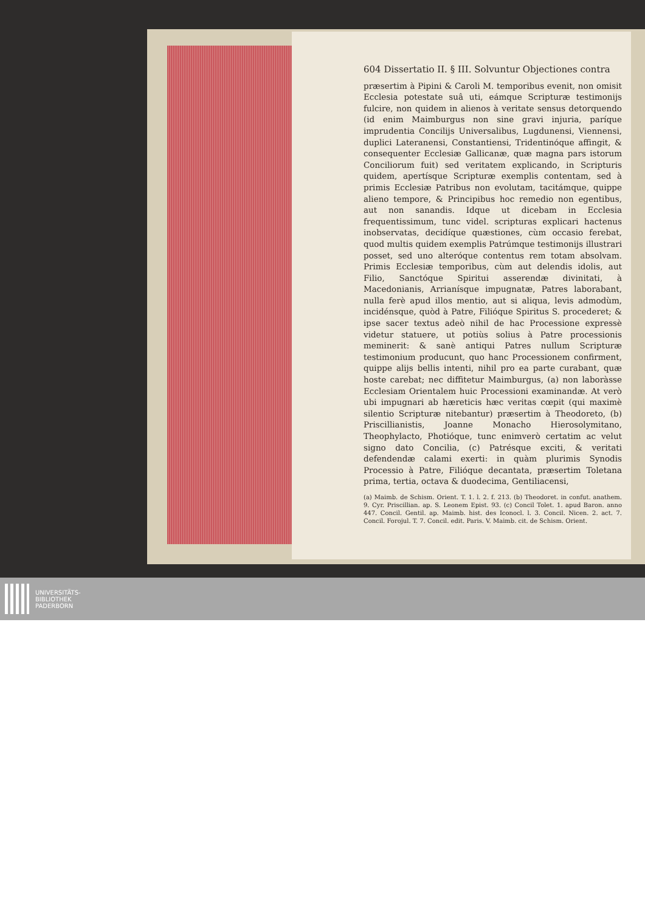604 Dissertatio II. § III. Solvuntur Objectiones contra
præsertim à Pipini & Caroli M. temporibus evenit, non omisit Ecclesia potestate suâ uti, eámque Scripturæ testimonijs fulcire, non quidem in alienos à veritate sensus detorquendo (id enim Maimburgus non sine gravi injuria, paríque imprudentia Concilijs Universalibus, Lugdunensi, Viennensi, duplici Lateranensi, Constantiensi, Tridentinóque affingit, & consequenter Ecclesiæ Gallicanæ, quæ magna pars istorum Conciliorum fuit) sed veritatem explicando, in Scripturis quidem, apertísque Scripturæ exemplis contentam, sed à primis Ecclesiæ Patribus non evolutam, tacitámque, quippe alieno tempore, & Principibus hoc remedio non egentibus, aut non sanandis. Idque ut dicebam in Ecclesia frequentissimum, tunc videl. scripturas explicari hactenus inobservatas, decidíque quæstiones, cùm occasio ferebat, quod multis quidem exemplis Patrúmque testimonijs illustrari posset, sed uno alteróque contentus rem totam absolvam. Primis Ecclesiæ temporibus, cùm aut delendis idolis, aut Filio, Sanctóque Spiritui asserendæ divinitati, à Macedonianis, Arrianísque impugnatæ, Patres laborabant, nulla ferè apud illos mentio, aut si aliqua, levis admodùm, incidénsque, quòd à Patre, Filióque Spiritus S. procederet; & ipse sacer textus adeò nihil de hac Processione expressè videtur statuere, ut potiùs solius à Patre processionis meminerit: & sanè antiqui Patres nullum Scripturæ testimonium producunt, quo hanc Processionem confirment, quippe alijs bellis intenti, nihil pro ea parte curabant, quæ hoste carebat; nec diffitetur Maimburgus, (a) non laboràsse Ecclesiam Orientalem huic Processioni examinandæ. At verò ubi impugnari ab hæreticis hæc veritas cœpit (qui maximè silentio Scripturæ nitebantur) præsertim à Theodoreto, (b) Priscillianistis, Joanne Monacho Hierosolymitano, Theophylacto, Photióque, tunc enimverò certatim ac velut signo dato Concilia, (c) Patrésque exciti, & veritati defendendæ calami exerti: in quàm plurimis Synodis Processio à Patre, Filióque decantata, præsertim Toletana prima, tertia, octava & duodecima, Gentiliacensi,
(a) Maimb. de Schism. Orient. T. 1. l. 2. f. 213. (b) Theodoret. in confut. anathem. 9. Cyr. Priscillian. ap. S. Leonem Epist. 93. (c) Concil Tolet. 1. apud Baron. anno 447. Concil. Gentil. ap. Maimb. hist. des Iconocl. l. 3. Concil. Nicen. 2. act. 7. Concil. Forojul. T. 7. Concil. edit. Paris. V. Maimb. cit. de Schism. Orient.
UNIVERSITÄTS-
BIBLIOTHEK
PADERBORN